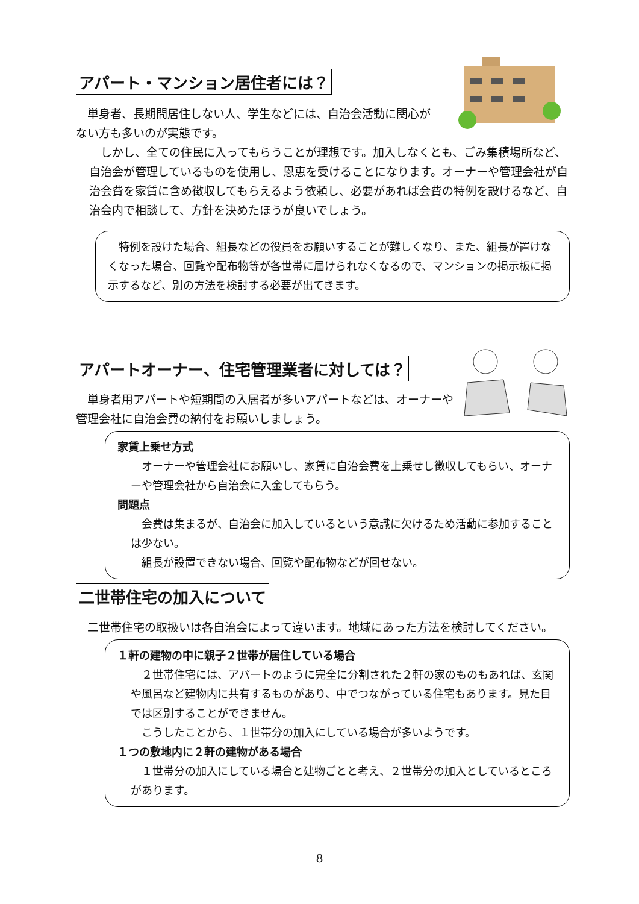アパート・マンション居住者には？
　単身者、長期間居住しない人、学生などには、自治会活動に関心がない方も多いのが実態です。
　しかし、全ての住民に入ってもらうことが理想です。加入しなくとも、ごみ集積場所など、自治会が管理しているものを使用し、恩恵を受けることになります。オーナーや管理会社が自治会費を家賃に含め徴収してもらえるよう依頼し、必要があれば会費の特例を設けるなど、自治会内で相談して、方針を決めたほうが良いでしょう。
　特例を設けた場合、組長などの役員をお願いすることが難しくなり、また、組長が置けなくなった場合、回覧や配布物等が各世帯に届けられなくなるので、マンションの掲示板に掲示するなど、別の方法を検討する必要が出てきます。
アパートオーナー、住宅管理業者に対しては？
　単身者用アパートや短期間の入居者が多いアパートなどは、オーナーや管理会社に自治会費の納付をお願いしましょう。
家賃上乗せ方式
　オーナーや管理会社にお願いし、家賃に自治会費を上乗せし徴収してもらい、オーナーや管理会社から自治会に入金してもらう。
問題点
　会費は集まるが、自治会に加入しているという意識に欠けるため活動に参加することは少ない。
　組長が設置できない場合、回覧や配布物などが回せない。
二世帯住宅の加入について
　二世帯住宅の取扱いは各自治会によって違います。地域にあった方法を検討してください。
１軒の建物の中に親子２世帯が居住している場合
　２世帯住宅には、アパートのように完全に分割された２軒の家のものもあれば、玄関や風呂など建物内に共有するものがあり、中でつながっている住宅もあります。見た目では区別することができません。
　こうしたことから、１世帯分の加入にしている場合が多いようです。
１つの敷地内に２軒の建物がある場合
　１世帯分の加入にしている場合と建物ごとと考え、２世帯分の加入としているところがあります。
8